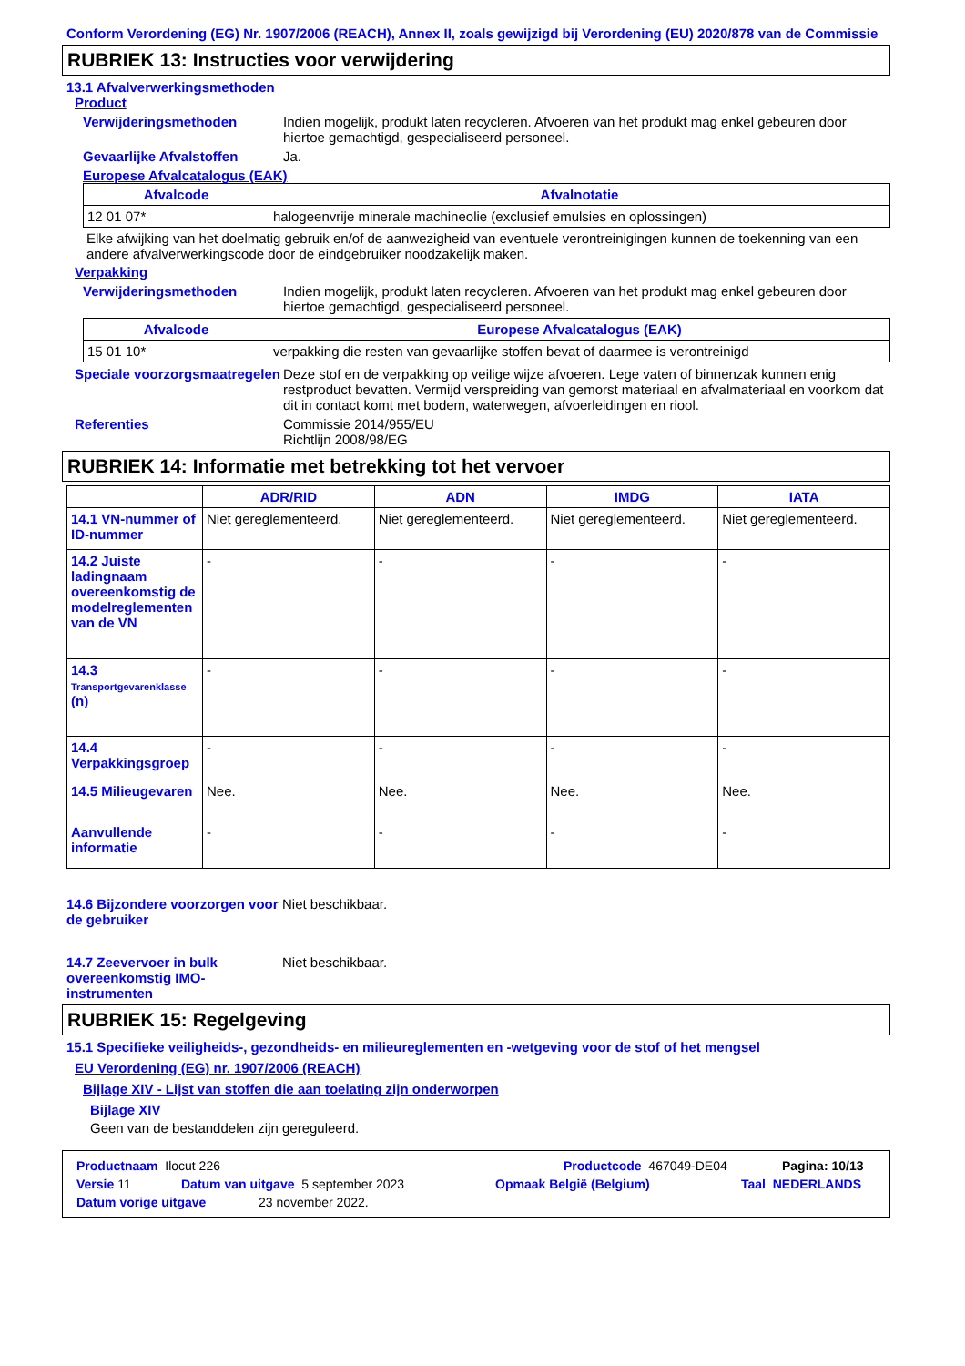Conform Verordening (EG) Nr. 1907/2006 (REACH), Annex II, zoals gewijzigd bij Verordening (EU) 2020/878 van de Commissie
RUBRIEK 13: Instructies voor verwijdering
13.1 Afvalverwerkingsmethoden
Product
Verwijderingsmethoden Indien mogelijk, produkt laten recycleren. Afvoeren van het produkt mag enkel gebeuren door hiertoe gemachtigd, gespecialiseerd personeel.
Gevaarlijke Afvalstoffen Ja.
Europese Afvalcatalogus (EAK)
| Afvalcode | Afvalnotatie |
| --- | --- |
| 12 01 07* | halogeenvrije minerale machineolie (exclusief emulsies en oplossingen) |
Elke afwijking van het doelmatig gebruik en/of de aanwezigheid van eventuele verontreinigingen kunnen de toekenning van een andere afvalverwerkingscode door de eindgebruiker noodzakelijk maken.
Verpakking
Verwijderingsmethoden Indien mogelijk, produkt laten recycleren. Afvoeren van het produkt mag enkel gebeuren door hiertoe gemachtigd, gespecialiseerd personeel.
| Afvalcode | Europese Afvalcatalogus (EAK) |
| --- | --- |
| 15 01 10* | verpakking die resten van gevaarlijke stoffen bevat of daarmee is verontreinigd |
Speciale voorzorgsmaatregelen
Deze stof en de verpakking op veilige wijze afvoeren. Lege vaten of binnenzak kunnen enig restproduct bevatten. Vermijd verspreiding van gemorst materiaal en afvalmateriaal en voorkom dat dit in contact komt met bodem, waterwegen, afvoerleidingen en riool.
Referenties Commissie 2014/955/EU
Richtlijn 2008/98/EG
RUBRIEK 14: Informatie met betrekking tot het vervoer
| | ADR/RID | ADN | IMDG | IATA |
| --- | --- | --- | --- | --- |
| 14.1 VN-nummer of ID-nummer | Niet gereglementeerd. | Niet gereglementeerd. | Niet gereglementeerd. | Niet gereglementeerd. |
| 14.2 Juiste ladingnaam overeenkomstig de modelreglementen van de VN | - | - | - | - |
| 14.3 Transportgevarenklasse (n) | - | - | - | - |
| 14.4 Verpakkingsgroep | - | - | - | - |
| 14.5 Milieugevaren | Nee. | Nee. | Nee. | Nee. |
| Aanvullende informatie | - | - | - | - |
14.6 Bijzondere voorzorgen voor de gebruiker
Niet beschikbaar.
14.7 Zeevervoer in bulk overeenkomstig IMO-instrumenten
Niet beschikbaar.
RUBRIEK 15: Regelgeving
15.1 Specifieke veiligheids-, gezondheids- en milieureglementen en -wetgeving voor de stof of het mengsel
EU Verordening (EG) nr. 1907/2006 (REACH)
Bijlage XIV - Lijst van stoffen die aan toelating zijn onderworpen
Bijlage XIV
Geen van de bestanddelen zijn gereguleerd.
Productnaam Ilocut 226 Productcode 467049-DE04 Pagina: 10/13
Versie 11 Datum van uitgave 5 september 2023 Opmaak België (Belgium) Taal NEDERLANDS
Datum vorige uitgave 23 november 2022.